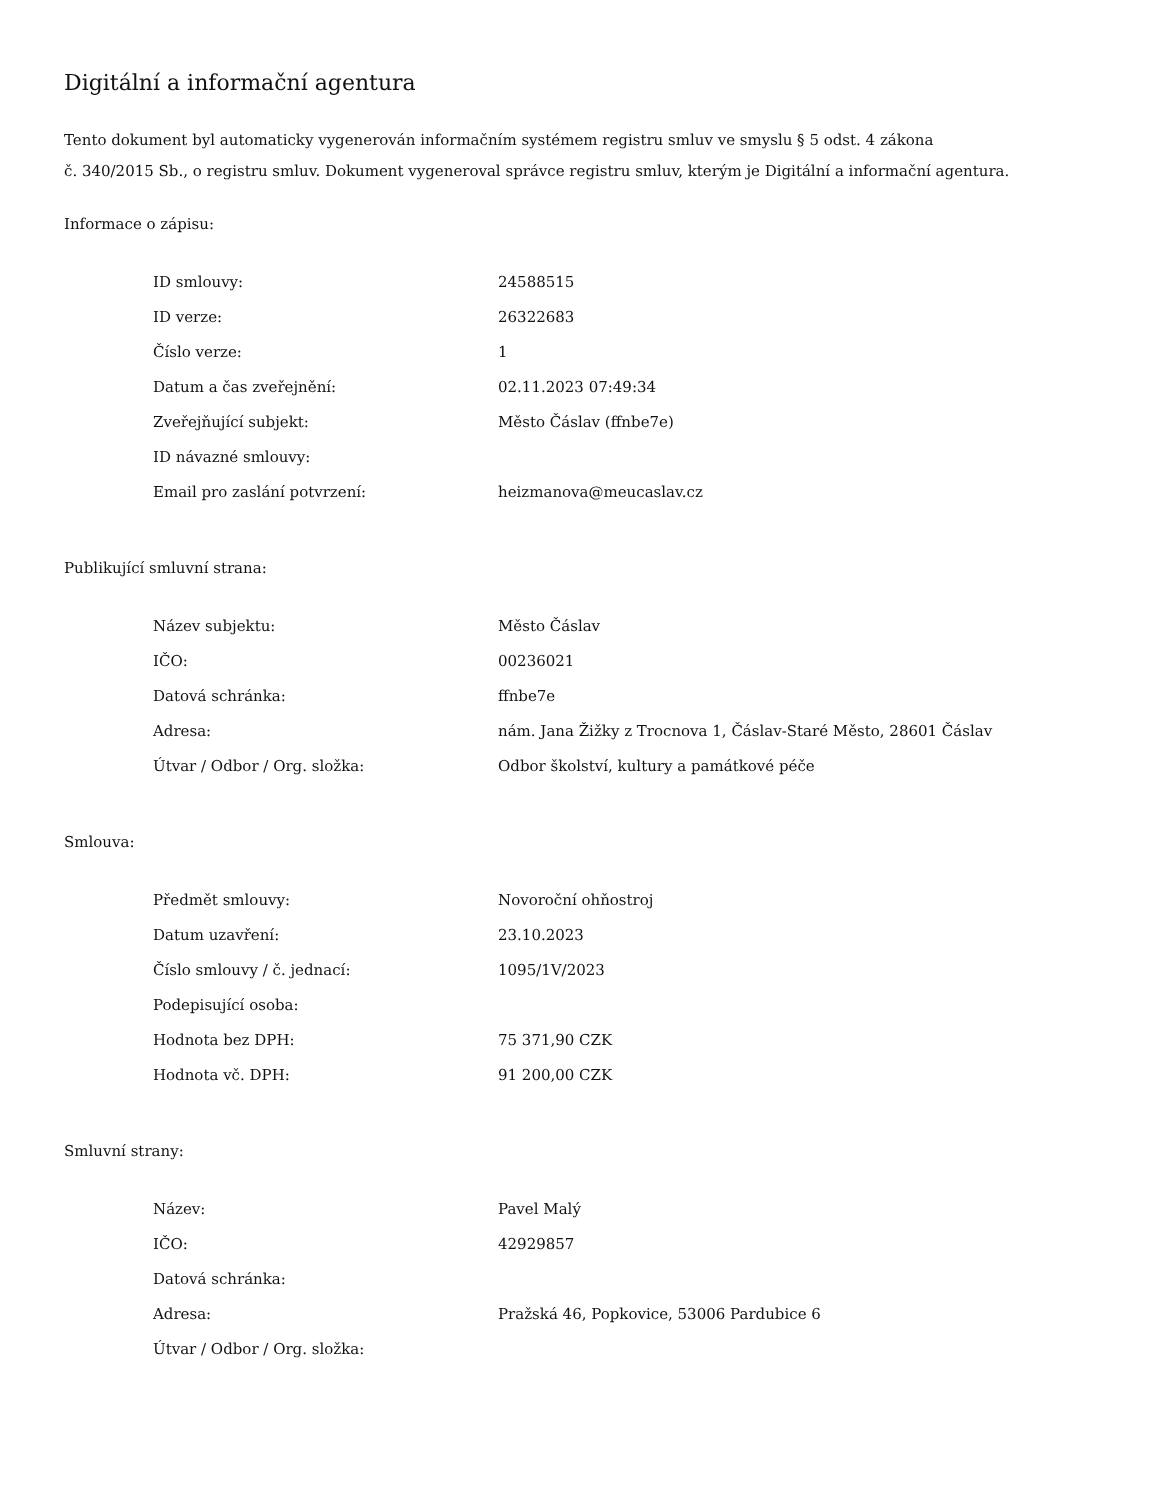Digitální a informační agentura
Tento dokument byl automaticky vygenerován informačním systémem registru smluv ve smyslu § 5 odst. 4 zákona
č. 340/2015 Sb., o registru smluv. Dokument vygeneroval správce registru smluv, kterým je Digitální a informační agentura.
Informace o zápisu:
| ID smlouvy: | 24588515 |
| ID verze: | 26322683 |
| Číslo verze: | 1 |
| Datum a čas zveřejnění: | 02.11.2023 07:49:34 |
| Zveřejňující subjekt: | Město Čáslav (ffnbe7e) |
| ID návazné smlouvy: | |
| Email pro zaslání potvrzení: | heizmanova@meucaslav.cz |
Publikující smluvní strana:
| Název subjektu: | Město Čáslav |
| IČO: | 00236021 |
| Datová schránka: | ffnbe7e |
| Adresa: | nám. Jana Žižky z Trocnova 1, Čáslav-Staré Město, 28601 Čáslav |
| Útvar / Odbor / Org. složka: | Odbor školství, kultury a památkové péče |
Smlouva:
| Předmět smlouvy: | Novoroční ohňostroj |
| Datum uzavření: | 23.10.2023 |
| Číslo smlouvy / č. jednací: | 1095/1V/2023 |
| Podepisující osoba: | |
| Hodnota bez DPH: | 75 371,90 CZK |
| Hodnota vč. DPH: | 91 200,00 CZK |
Smluvní strany:
| Název: | Pavel Malý |
| IČO: | 42929857 |
| Datová schránka: | |
| Adresa: | Pražská 46, Popkovice, 53006 Pardubice 6 |
| Útvar / Odbor / Org. složka: | |